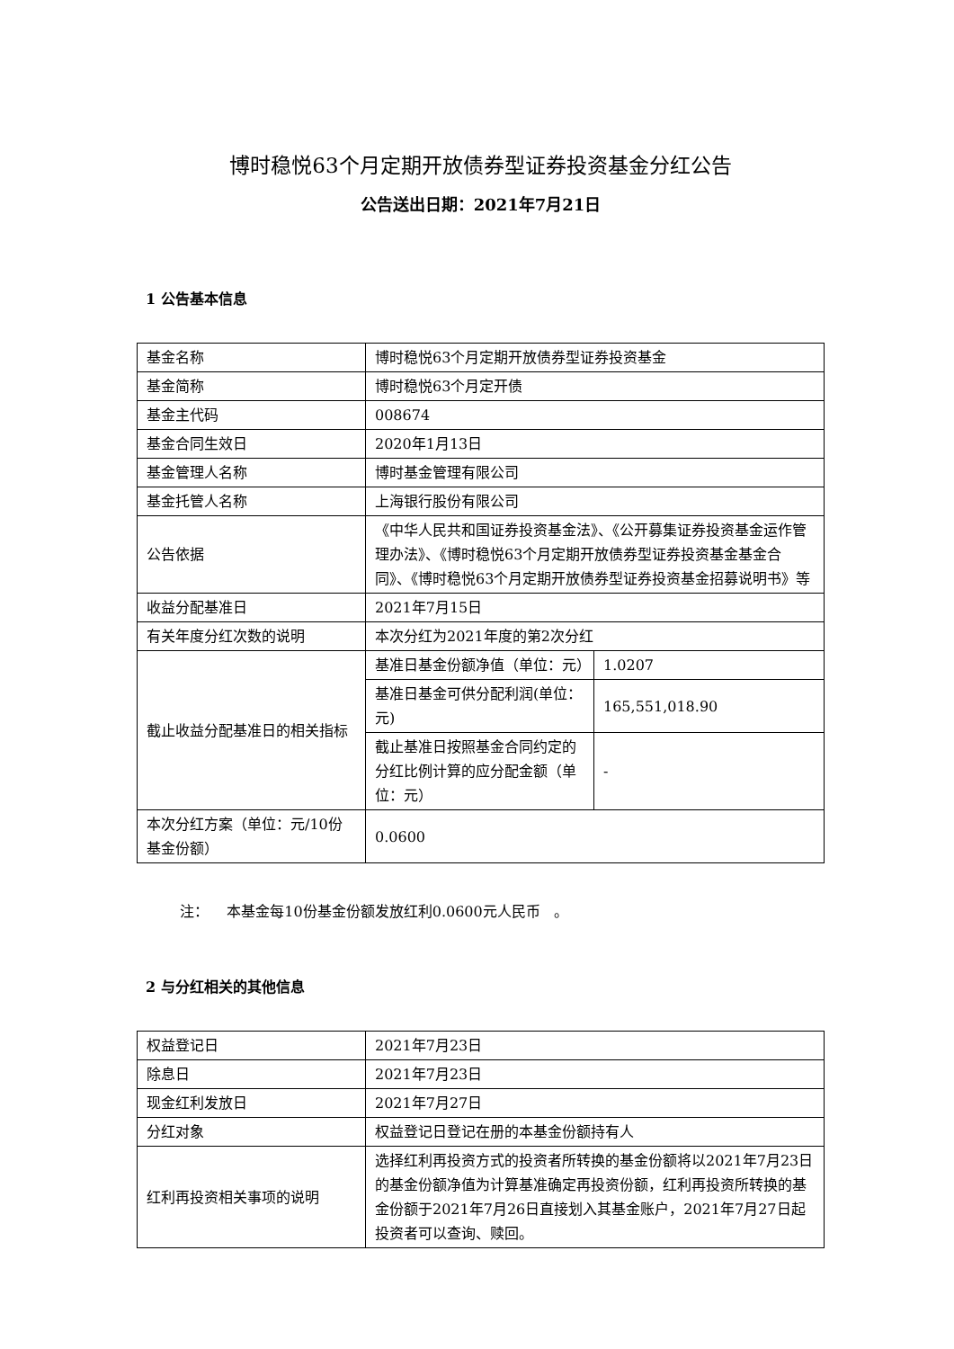博时稳悦63个月定期开放债券型证券投资基金分红公告
公告送出日期：2021年7月21日
1 公告基本信息
| 基金名称 | 博时稳悦63个月定期开放债券型证券投资基金 | |
| 基金简称 | 博时稳悦63个月定开债 | |
| 基金主代码 | 008674 | |
| 基金合同生效日 | 2020年1月13日 | |
| 基金管理人名称 | 博时基金管理有限公司 | |
| 基金托管人名称 | 上海银行股份有限公司 | |
| 公告依据 | 《中华人民共和国证券投资基金法》、《公开募集证券投资基金运作管理办法》、《博时稳悦63个月定期开放债券型证券投资基金基金合同》、《博时稳悦63个月定期开放债券型证券投资基金招募说明书》等 | |
| 收益分配基准日 | 2021年7月15日 | |
| 有关年度分红次数的说明 | 本次分红为2021年度的第2次分红 | |
| 截止收益分配基准日的相关指标 | 基准日基金份额净值（单位：元） | 1.0207 |
| | 基准日基金可供分配利润(单位：元) | 165,551,018.90 |
| | 截止基准日按照基金合同约定的分红比例计算的应分配金额（单位：元） | - |
| 本次分红方案（单位：元/10份基金份额） | 0.0600 | |
注： 本基金每10份基金份额发放红利0.0600元人民币 。
2 与分红相关的其他信息
| 权益登记日 | 2021年7月23日 |
| 除息日 | 2021年7月23日 |
| 现金红利发放日 | 2021年7月27日 |
| 分红对象 | 权益登记日登记在册的本基金份额持有人 |
| 红利再投资相关事项的说明 | 选择红利再投资方式的投资者所转换的基金份额将以2021年7月23日的基金份额净值为计算基准确定再投资份额，红利再投资所转换的基金份额于2021年7月26日直接划入其基金账户，2021年7月27日起投资者可以查询、赎回。 |